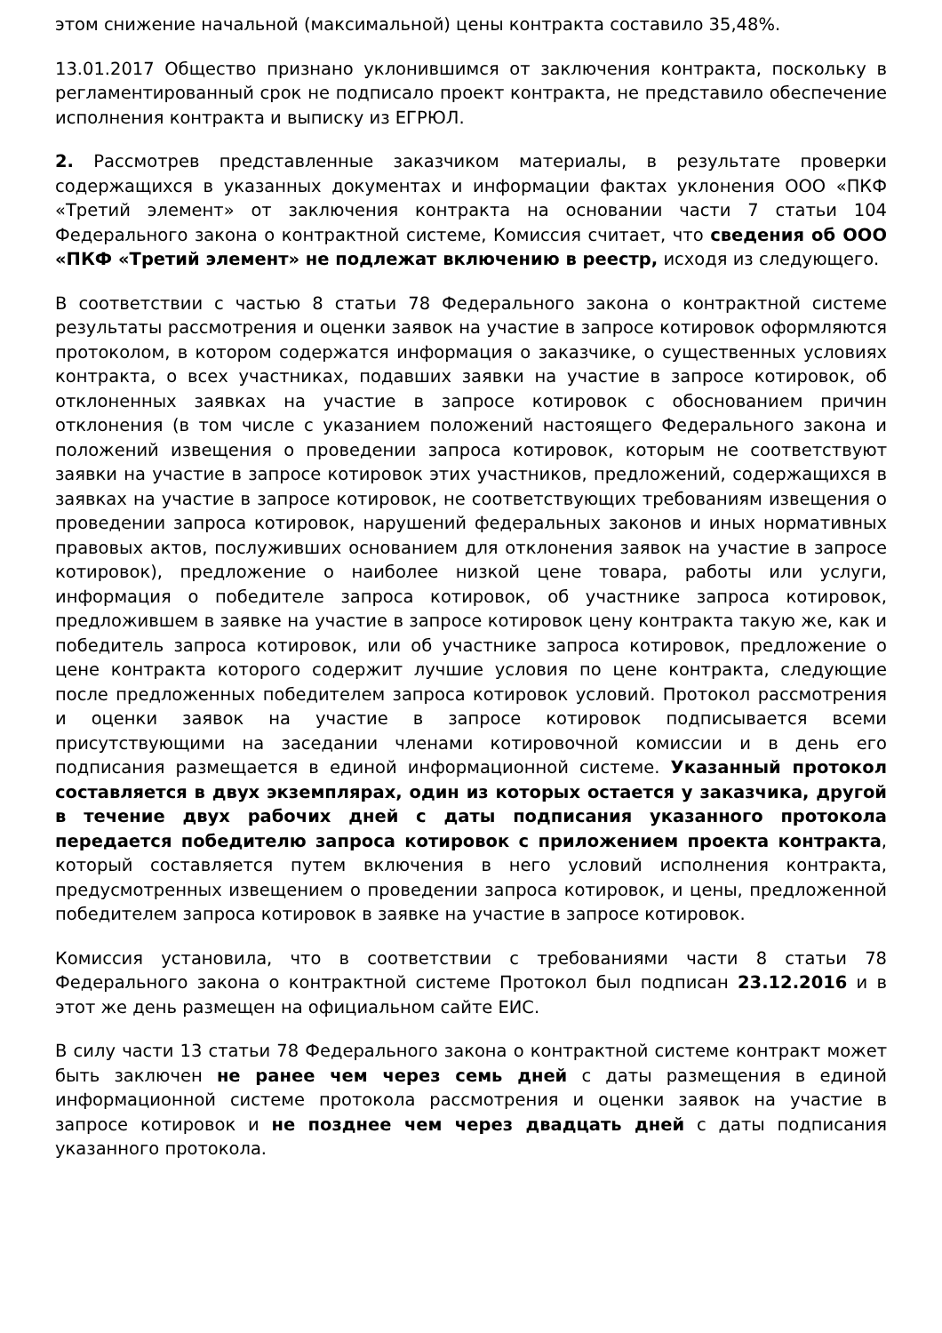этом снижение начальной (максимальной) цены контракта составило 35,48%.
13.01.2017 Общество признано уклонившимся от заключения контракта, поскольку в регламентированный срок не подписало проект контракта, не представило обеспечение исполнения контракта и выписку из ЕГРЮЛ.
2. Рассмотрев представленные заказчиком материалы, в результате проверки содержащихся в указанных документах и информации фактах уклонения ООО «ПКФ «Третий элемент» от заключения контракта на основании части 7 статьи 104 Федерального закона о контрактной системе, Комиссия считает, что сведения об ООО «ПКФ «Третий элемент» не подлежат включению в реестр, исходя из следующего.
В соответствии с частью 8 статьи 78 Федерального закона о контрактной системе результаты рассмотрения и оценки заявок на участие в запросе котировок оформляются протоколом, в котором содержатся информация о заказчике, о существенных условиях контракта, о всех участниках, подавших заявки на участие в запросе котировок, об отклоненных заявках на участие в запросе котировок с обоснованием причин отклонения (в том числе с указанием положений настоящего Федерального закона и положений извещения о проведении запроса котировок, которым не соответствуют заявки на участие в запросе котировок этих участников, предложений, содержащихся в заявках на участие в запросе котировок, не соответствующих требованиям извещения о проведении запроса котировок, нарушений федеральных законов и иных нормативных правовых актов, послуживших основанием для отклонения заявок на участие в запросе котировок), предложение о наиболее низкой цене товара, работы или услуги, информация о победителе запроса котировок, об участнике запроса котировок, предложившем в заявке на участие в запросе котировок цену контракта такую же, как и победитель запроса котировок, или об участнике запроса котировок, предложение о цене контракта которого содержит лучшие условия по цене контракта, следующие после предложенных победителем запроса котировок условий. Протокол рассмотрения и оценки заявок на участие в запросе котировок подписывается всеми присутствующими на заседании членами котировочной комиссии и в день его подписания размещается в единой информационной системе. Указанный протокол составляется в двух экземплярах, один из которых остается у заказчика, другой в течение двух рабочих дней с даты подписания указанного протокола передается победителю запроса котировок с приложением проекта контракта, который составляется путем включения в него условий исполнения контракта, предусмотренных извещением о проведении запроса котировок, и цены, предложенной победителем запроса котировок в заявке на участие в запросе котировок.
Комиссия установила, что в соответствии с требованиями части 8 статьи 78 Федерального закона о контрактной системе Протокол был подписан 23.12.2016 и в этот же день размещен на официальном сайте ЕИС.
В силу части 13 статьи 78 Федерального закона о контрактной системе контракт может быть заключен не ранее чем через семь дней с даты размещения в единой информационной системе протокола рассмотрения и оценки заявок на участие в запросе котировок и не позднее чем через двадцать дней с даты подписания указанного протокола.